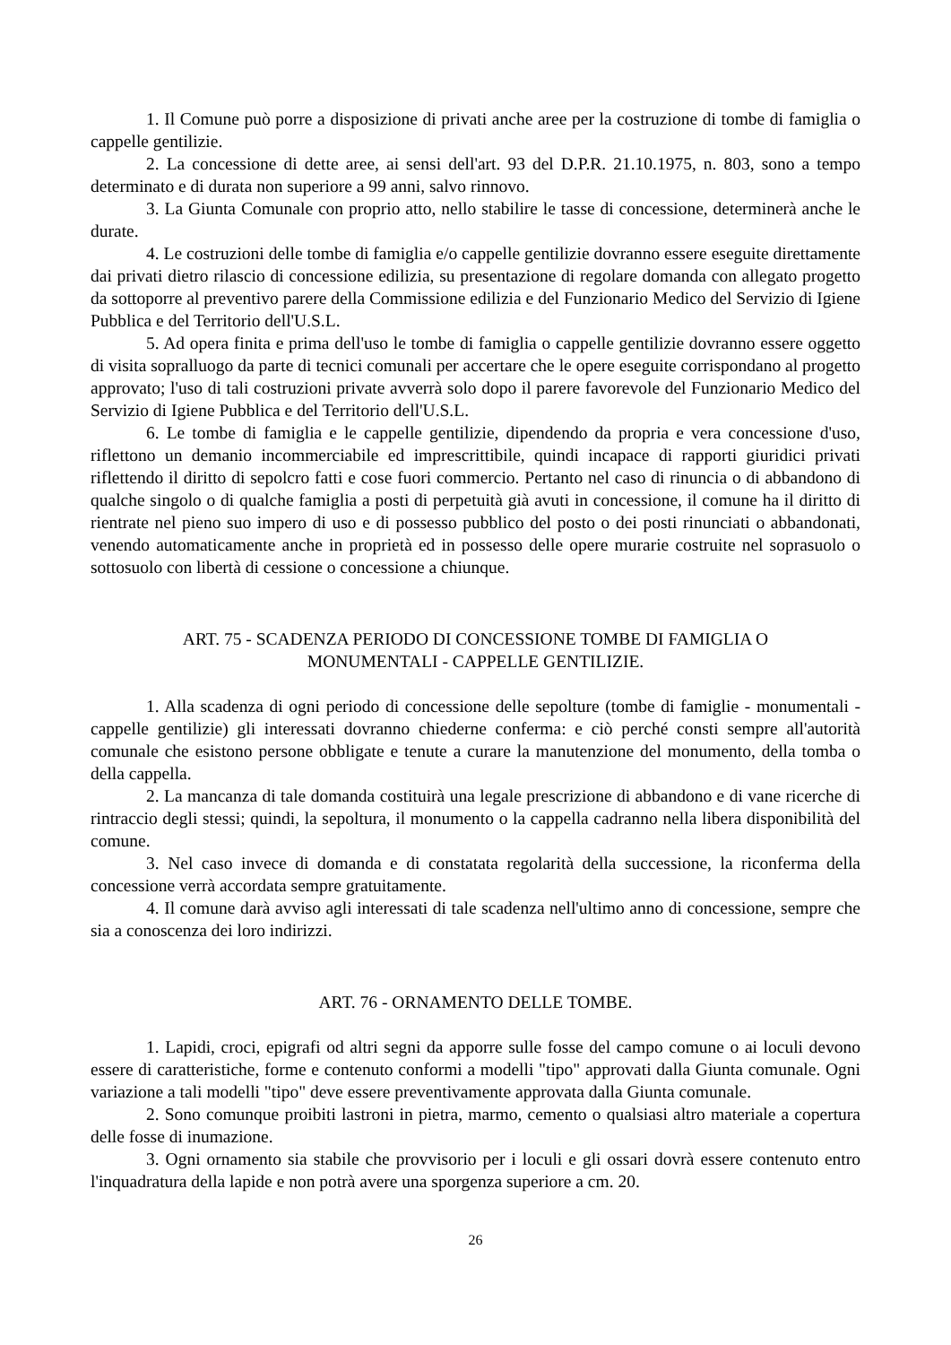1. Il Comune può porre a disposizione di privati anche aree per la costruzione di tombe di famiglia o cappelle gentilizie.
2. La concessione di dette aree, ai sensi dell'art. 93 del D.P.R. 21.10.1975, n. 803, sono a tempo determinato e di durata non superiore a 99 anni, salvo rinnovo.
3. La Giunta Comunale con proprio atto, nello stabilire le tasse di concessione, determinerà anche le durate.
4. Le costruzioni delle tombe di famiglia e/o cappelle gentilizie dovranno essere eseguite direttamente dai privati dietro rilascio di concessione edilizia, su presentazione di regolare domanda con allegato progetto da sottoporre al preventivo parere della Commissione edilizia e del Funzionario Medico del Servizio di Igiene Pubblica e del Territorio dell'U.S.L.
5. Ad opera finita e prima dell'uso le tombe di famiglia o cappelle gentilizie dovranno essere oggetto di visita sopralluogo da parte di tecnici comunali per accertare che le opere eseguite corrispondano al progetto approvato; l'uso di tali costruzioni private avverrà solo dopo il parere favorevole del Funzionario Medico del Servizio di Igiene Pubblica e del Territorio dell'U.S.L.
6. Le tombe di famiglia e le cappelle gentilizie, dipendendo da propria e vera concessione d'uso, riflettono un demanio incommerciabile ed imprescrittibile, quindi incapace di rapporti giuridici privati riflettendo il diritto di sepolcro fatti e cose fuori commercio. Pertanto nel caso di rinuncia o di abbandono di qualche singolo o di qualche famiglia a posti di perpetuità già avuti in concessione, il comune ha il diritto di rientrate nel pieno suo impero di uso e di possesso pubblico del posto o dei posti rinunciati o abbandonati, venendo automaticamente anche in proprietà ed in possesso delle opere murarie costruite nel soprasuolo o sottosuolo con libertà di cessione o concessione a chiunque.
ART. 75 - SCADENZA PERIODO DI CONCESSIONE TOMBE DI FAMIGLIA O
MONUMENTALI - CAPPELLE GENTILIZIE.
1. Alla scadenza di ogni periodo di concessione delle sepolture (tombe di famiglie - monumentali - cappelle gentilizie) gli interessati dovranno chiederne conferma: e ciò perché consti sempre all'autorità comunale che esistono persone obbligate e tenute a curare la manutenzione del monumento, della tomba o della cappella.
2. La mancanza di tale domanda costituirà una legale prescrizione di abbandono e di vane ricerche di rintraccio degli stessi; quindi, la sepoltura, il monumento o la cappella cadranno nella libera disponibilità del comune.
3. Nel caso invece di domanda e di constatata regolarità della successione, la riconferma della concessione verrà accordata sempre gratuitamente.
4. Il comune darà avviso agli interessati di tale scadenza nell'ultimo anno di concessione, sempre che sia a conoscenza dei loro indirizzi.
ART. 76 - ORNAMENTO DELLE TOMBE.
1. Lapidi, croci, epigrafi od altri segni da apporre sulle fosse del campo comune o ai loculi devono essere di caratteristiche, forme e contenuto conformi a modelli "tipo" approvati dalla Giunta comunale. Ogni variazione a tali modelli "tipo" deve essere preventivamente approvata dalla Giunta comunale.
2. Sono comunque proibiti lastroni in pietra, marmo, cemento o qualsiasi altro materiale a copertura delle fosse di inumazione.
3. Ogni ornamento sia stabile che provvisorio per i loculi e gli ossari dovrà essere contenuto entro l'inquadratura della lapide e non potrà avere una sporgenza superiore a cm. 20.
26